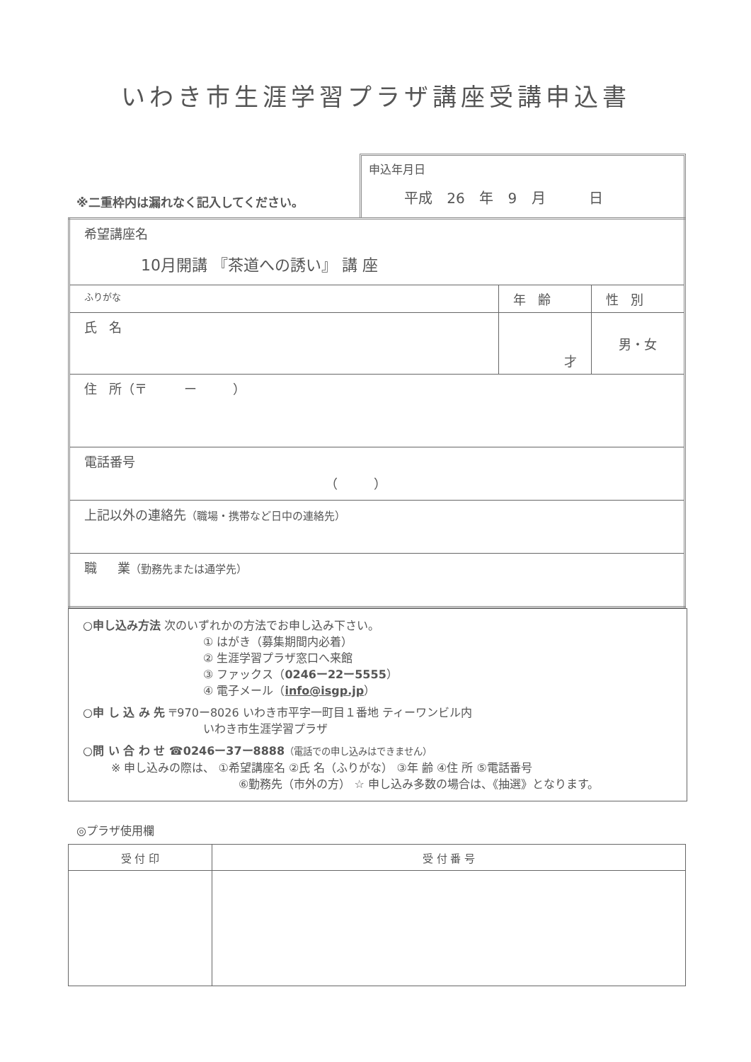いわき市生涯学習プラザ講座受講申込書
※二重枠内は漏れなく記入してください。
申込年月日
平成 26 年 9 月 日
| 希望講座名 10月開講 『茶道への誘い』 講 座 | | |
| ふりがな | 年 齢 | 性 別 |
| 氏 名 | 才 | 男・女 |
| 住 所（〒 ー ） | | |
| 電話番号 （ ） | | |
| 上記以外の連絡先 （職場・携帯など日中の連絡先） | | |
| 職 業 （勤務先または通学先） | | |
○申し込み方法 次のいずれかの方法でお申し込み下さい。
① はがき（募集期間内必着）
② 生涯学習プラザ窓口へ来館
③ ファックス（0246ー22ー5555）
④ 電子メール（info@isgp.jp）
○申 し 込 み 先 〒970ー8026 いわき市平字一町目１番地 ティーワンビル内
いわき市生涯学習プラザ
○問 い 合 わ せ ☎0246ー37ー8888（電話での申し込みはできません）
※ 申し込みの際は、 ①希望講座名 ②氏 名（ふりがな） ③年 齢 ④住 所 ⑤電話番号
⑥勤務先（市外の方） ☆ 申し込み多数の場合は、《抽選》となります。
◎プラザ使用欄
| 受 付 印 | 受 付 番 号 |
| --- | --- |